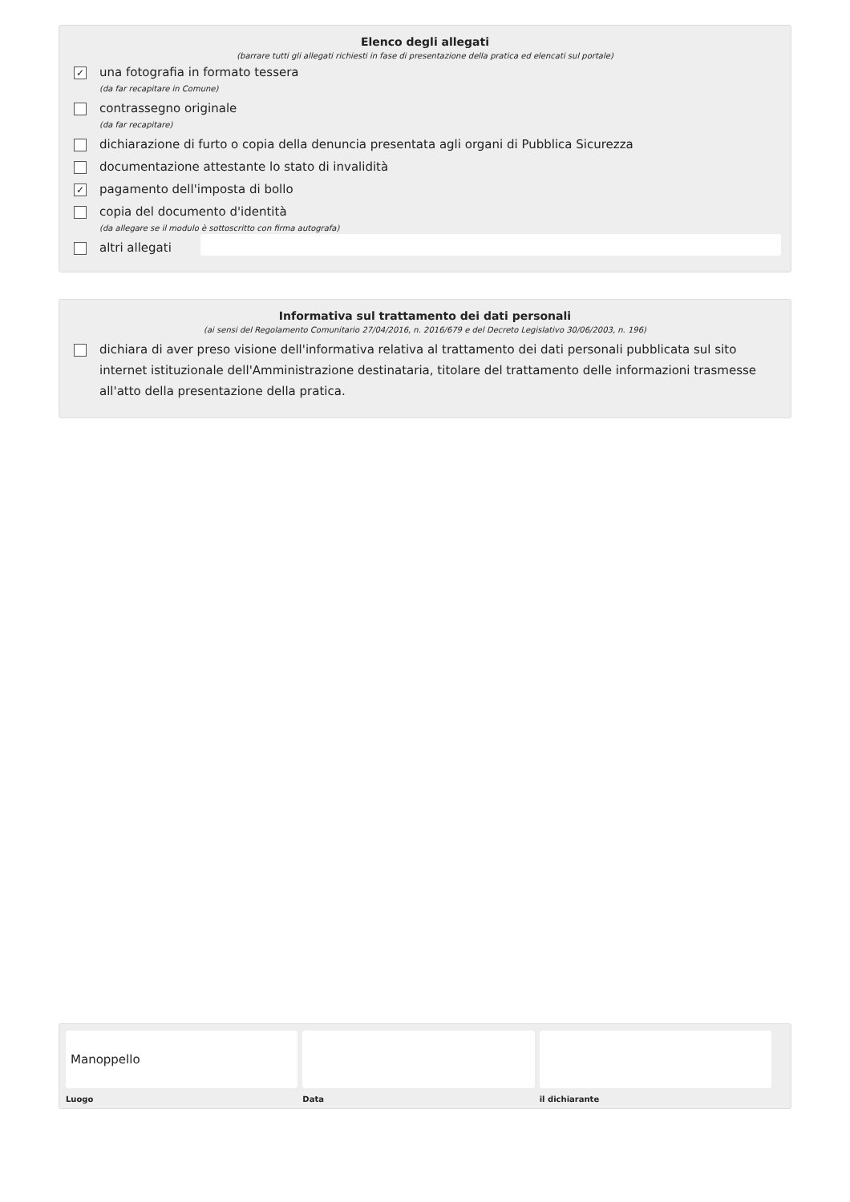Elenco degli allegati
(barrare tutti gli allegati richiesti in fase di presentazione della pratica ed elencati sul portale)
✓
una fotografia in formato tessera
(da far recapitare in Comune)
contrassegno originale
(da far recapitare)
dichiarazione di furto o copia della denuncia presentata agli organi di Pubblica Sicurezza
documentazione attestante lo stato di invalidità
✓
pagamento dell'imposta di bollo
copia del documento d'identità
(da allegare se il modulo è sottoscritto con firma autografa)
altri allegati
Informativa sul trattamento dei dati personali
(ai sensi del Regolamento Comunitario 27/04/2016, n. 2016/679 e del Decreto Legislativo 30/06/2003, n. 196)
dichiara di aver preso visione dell'informativa relativa al trattamento dei dati personali pubblicata sul sito internet istituzionale dell'Amministrazione destinataria, titolare del trattamento delle informazioni trasmesse all'atto della presentazione della pratica.
Manoppello
Luogo
Data il dichiarante